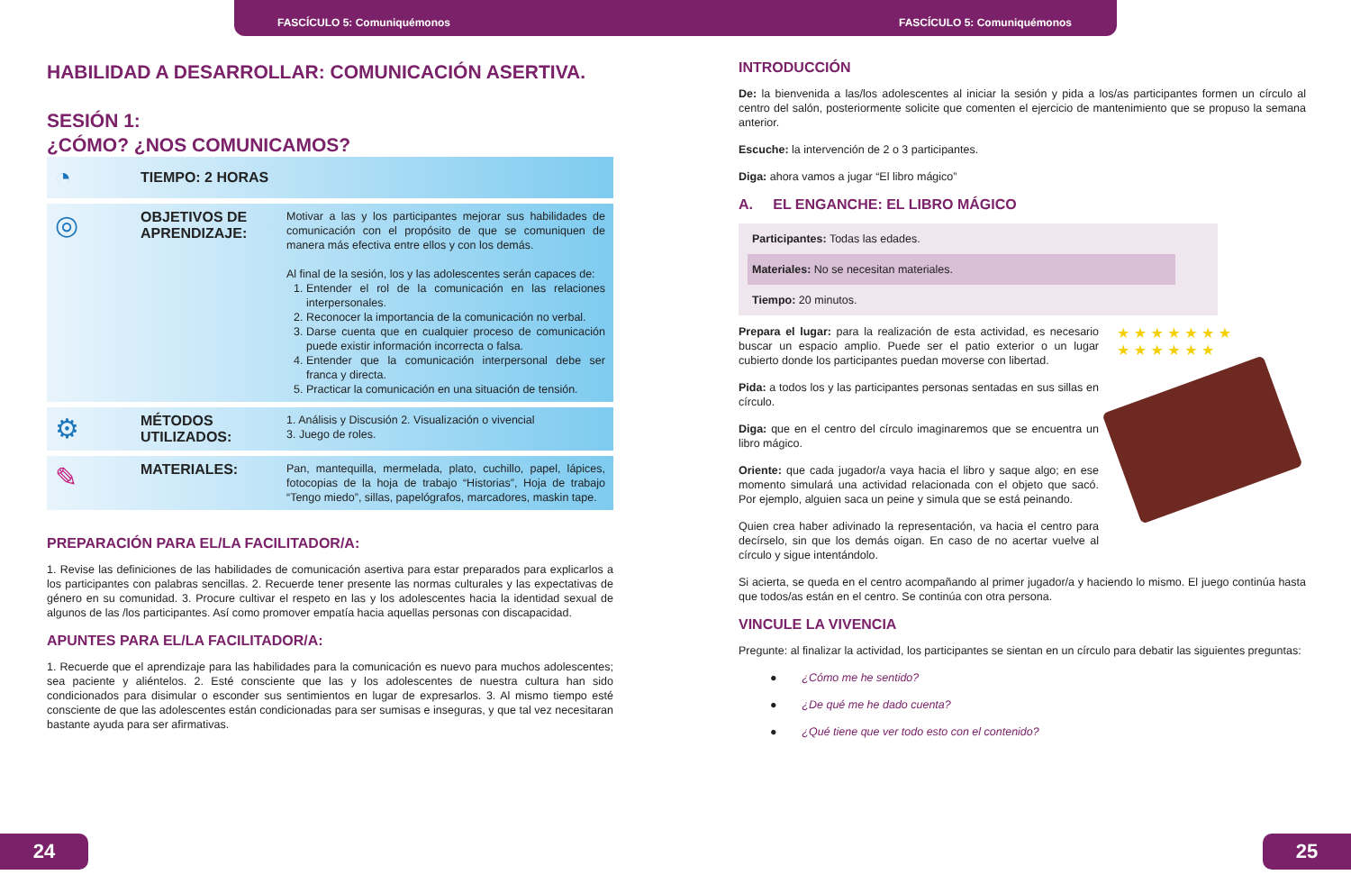FASCÍCULO 5: Comuniquémonos FASCÍCULO 5: Comuniquémonos
HABILIDAD A DESARROLLAR: COMUNICACIÓN ASERTIVA.
SESIÓN 1:
¿CÓMO? ¿NOS COMUNICAMOS?
◔
TIEMPO: 2 HORAS
◎
OBJETIVOS DE APRENDIZAJE:
Motivar a las y los participantes mejorar sus habilidades de comunicación con el propósito de que se comuniquen de manera más efectiva entre ellos y con los demás.
Al final de la sesión, los y las adolescentes serán capaces de:
1. Entender el rol de la comunicación en las relaciones interpersonales.
2. Reconocer la importancia de la comunicación no verbal.
3. Darse cuenta que en cualquier proceso de comunicación puede existir información incorrecta o falsa.
4. Entender que la comunicación interpersonal debe ser franca y directa.
5. Practicar la comunicación en una situación de tensión.
⚙
MÉTODOS UTILIZADOS:
1. Análisis y Discusión 2. Visualización o vivencial
3. Juego de roles.
✎
MATERIALES:
Pan, mantequilla, mermelada, plato, cuchillo, papel, lápices, fotocopias de la hoja de trabajo “Historias”, Hoja de trabajo “Tengo miedo”, sillas, papelógrafos, marcadores, maskin tape.
PREPARACIÓN PARA EL/LA FACILITADOR/A:
1. Revise las definiciones de las habilidades de comunicación asertiva para estar preparados para explicarlos a los participantes con palabras sencillas. 2. Recuerde tener presente las normas culturales y las expectativas de género en su comunidad. 3. Procure cultivar el respeto en las y los adolescentes hacia la identidad sexual de algunos de las /los participantes. Así como promover empatía hacia aquellas personas con discapacidad.
APUNTES PARA EL/LA FACILITADOR/A:
1. Recuerde que el aprendizaje para las habilidades para la comunicación es nuevo para muchos adolescentes; sea paciente y aliéntelos. 2. Esté consciente que las y los adolescentes de nuestra cultura han sido condicionados para disimular o esconder sus sentimientos en lugar de expresarlos. 3. Al mismo tiempo esté consciente de que las adolescentes están condicionadas para ser sumisas e inseguras, y que tal vez necesitaran bastante ayuda para ser afirmativas.
INTRODUCCIÓN
De: la bienvenida a las/los adolescentes al iniciar la sesión y pida a los/as participantes formen un círculo al centro del salón, posteriormente solicite que comenten el ejercicio de mantenimiento que se propuso la semana anterior.
Escuche: la intervención de 2 o 3 participantes.
Diga: ahora vamos a jugar “El libro mágico”
A. EL ENGANCHE: EL LIBRO MÁGICO
Participantes: Todas las edades.
Materiales: No se necesitan materiales.
Tiempo: 20 minutos.
Prepara el lugar: para la realización de esta actividad, es necesario buscar un espacio amplio. Puede ser el patio exterior o un lugar cubierto donde los participantes puedan moverse con libertad.
Pida: a todos los y las participantes personas sentadas en sus sillas en círculo.
Diga: que en el centro del círculo imaginaremos que se encuentra un libro mágico.
Oriente: que cada jugador/a vaya hacia el libro y saque algo; en ese momento simulará una actividad relacionada con el objeto que sacó. Por ejemplo, alguien saca un peine y simula que se está peinando.
Quien crea haber adivinado la representación, va hacia el centro para decírselo, sin que los demás oigan. En caso de no acertar vuelve al círculo y sigue intentándolo.
★ ★ ★ ★ ★ ★ ★
★ ★ ★ ★ ★ ★
Si acierta, se queda en el centro acompañando al primer jugador/a y haciendo lo mismo. El juego continúa hasta que todos/as están en el centro. Se continúa con otra persona.
VINCULE LA VIVENCIA
Pregunte: al finalizar la actividad, los participantes se sientan en un círculo para debatir las siguientes preguntas:
● ¿Cómo me he sentido?
● ¿De qué me he dado cuenta?
● ¿Qué tiene que ver todo esto con el contenido?
24 25